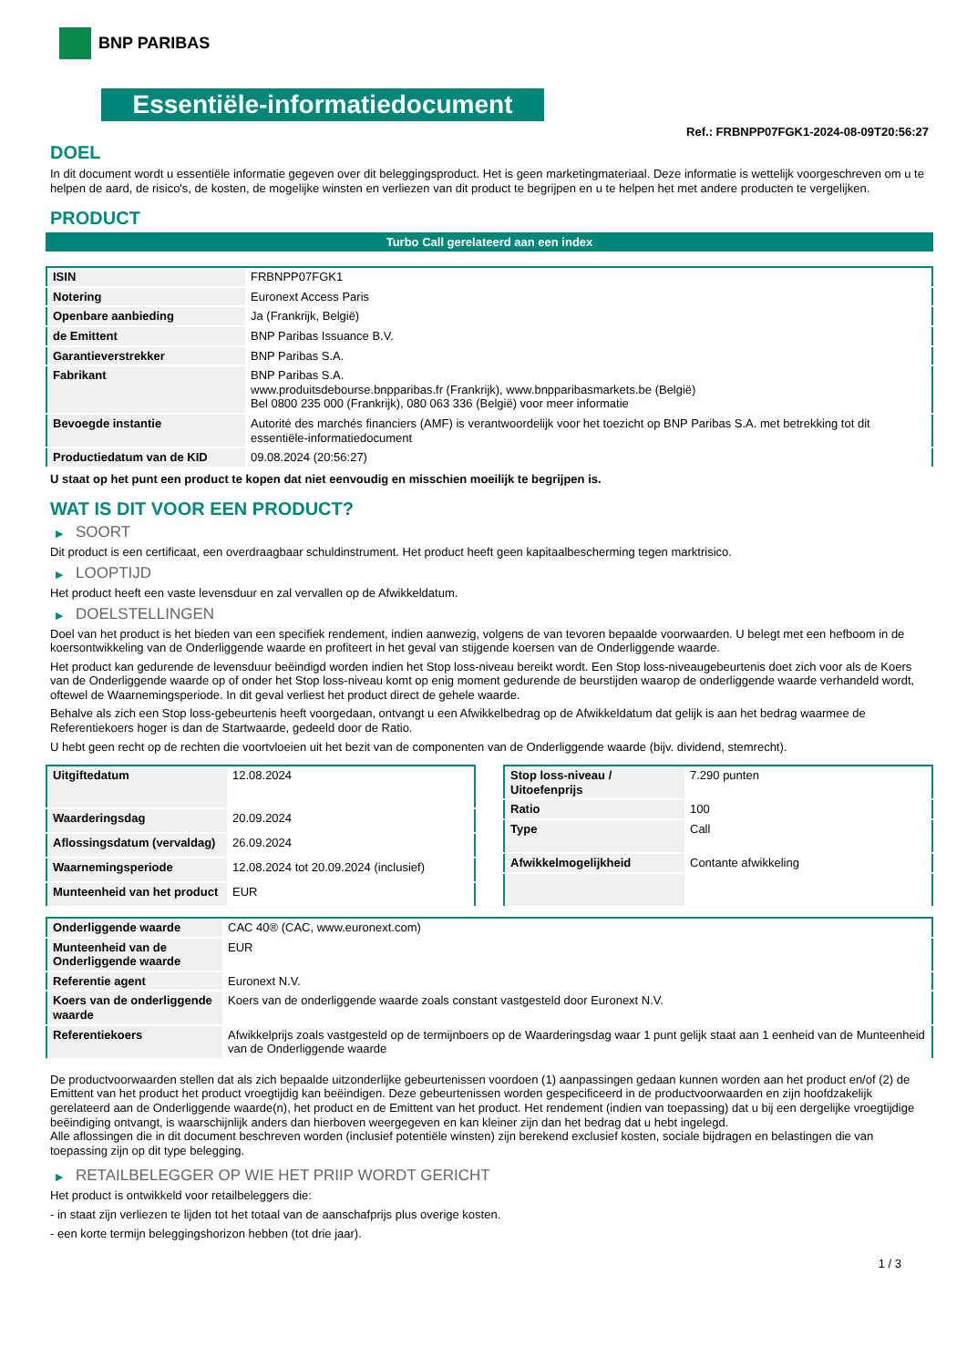BNP PARIBAS
Essentiële-informatiedocument
Ref.: FRBNPP07FGK1-2024-08-09T20:56:27
DOEL
In dit document wordt u essentiële informatie gegeven over dit beleggingsproduct. Het is geen marketingmateriaal. Deze informatie is wettelijk voorgeschreven om u te helpen de aard, de risico's, de kosten, de mogelijke winsten en verliezen van dit product te begrijpen en u te helpen het met andere producten te vergelijken.
PRODUCT
Turbo Call gerelateerd aan een index
| ISIN | FRBNPP07FGK1 |
| Notering | Euronext Access Paris |
| Openbare aanbieding | Ja (Frankrijk, België) |
| de Emittent | BNP Paribas Issuance B.V. |
| Garantieverstrekker | BNP Paribas S.A. |
| Fabrikant | BNP Paribas S.A. www.produitsdebourse.bnpparibas.fr (Frankrijk), www.bnpparibasmarkets.be (België) Bel 0800 235 000 (Frankrijk), 080 063 336 (België) voor meer informatie |
| Bevoegde instantie | Autorité des marchés financiers (AMF) is verantwoordelijk voor het toezicht op BNP Paribas S.A. met betrekking tot dit essentiële-informatiedocument |
| Productiedatum van de KID | 09.08.2024 (20:56:27) |
U staat op het punt een product te kopen dat niet eenvoudig en misschien moeilijk te begrijpen is.
WAT IS DIT VOOR EEN PRODUCT?
▶ SOORT
Dit product is een certificaat, een overdraagbaar schuldinstrument. Het product heeft geen kapitaalbescherming tegen marktrisico.
▶ LOOPTIJD
Het product heeft een vaste levensduur en zal vervallen op de Afwikkeldatum.
▶ DOELSTELLINGEN
Doel van het product is het bieden van een specifiek rendement, indien aanwezig, volgens de van tevoren bepaalde voorwaarden. U belegt met een hefboom in de koersontwikkeling van de Onderliggende waarde en profiteert in het geval van stijgende koersen van de Onderliggende waarde.
Het product kan gedurende de levensduur beëindigd worden indien het Stop loss-niveau bereikt wordt. Een Stop loss-niveaugebeurtenis doet zich voor als de Koers van de Onderliggende waarde op of onder het Stop loss-niveau komt op enig moment gedurende de beurstijden waarop de onderliggende waarde verhandeld wordt, oftewel de Waarnemingsperiode. In dit geval verliest het product direct de gehele waarde.
Behalve als zich een Stop loss-gebeurtenis heeft voorgedaan, ontvangt u een Afwikkelbedrag op de Afwikkeldatum dat gelijk is aan het bedrag waarmee de Referentiekoers hoger is dan de Startwaarde, gedeeld door de Ratio.
U hebt geen recht op de rechten die voortvloeien uit het bezit van de componenten van de Onderliggende waarde (bijv. dividend, stemrecht).
| Uitgiftedatum | 12.08.2024 |
| Waarderingsdag | 20.09.2024 |
| Aflossingsdatum (vervaldag) | 26.09.2024 |
| Waarnemingsperiode | 12.08.2024 tot 20.09.2024 (inclusief) |
| Munteenheid van het product | EUR |
| Stop loss-niveau / Uitoefenprijs | 7.290 punten |
| Ratio | 100 |
| Type | Call |
| Afwikkelmogelijkheid | Contante afwikkeling |
| Onderliggende waarde | CAC 40® (CAC, www.euronext.com) |
| Munteenheid van de Onderliggende waarde | EUR |
| Referentie agent | Euronext N.V. |
| Koers van de onderliggende waarde | Koers van de onderliggende waarde zoals constant vastgesteld door Euronext N.V. |
| Referentiekoers | Afwikkelprijs zoals vastgesteld op de termijnboers op de Waarderingsdag waar 1 punt gelijk staat aan 1 eenheid van de Munteenheid van de Onderliggende waarde |
De productvoorwaarden stellen dat als zich bepaalde uitzonderlijke gebeurtenissen voordoen (1) aanpassingen gedaan kunnen worden aan het product en/of (2) de Emittent van het product het product vroegtijdig kan beëindigen. Deze gebeurtenissen worden gespecificeerd in de productvoorwaarden en zijn hoofdzakelijk gerelateerd aan de Onderliggende waarde(n), het product en de Emittent van het product. Het rendement (indien van toepassing) dat u bij een dergelijke vroegtijdige beëindiging ontvangt, is waarschijnlijk anders dan hierboven weergegeven en kan kleiner zijn dan het bedrag dat u hebt ingelegd.
Alle aflossingen die in dit document beschreven worden (inclusief potentiële winsten) zijn berekend exclusief kosten, sociale bijdragen en belastingen die van toepassing zijn op dit type belegging.
▶ RETAILBELEGGER OP WIE HET PRIIP WORDT GERICHT
Het product is ontwikkeld voor retailbeleggers die:
- in staat zijn verliezen te lijden tot het totaal van de aanschafprijs plus overige kosten.
- een korte termijn beleggingshorizon hebben (tot drie jaar).
1 / 3